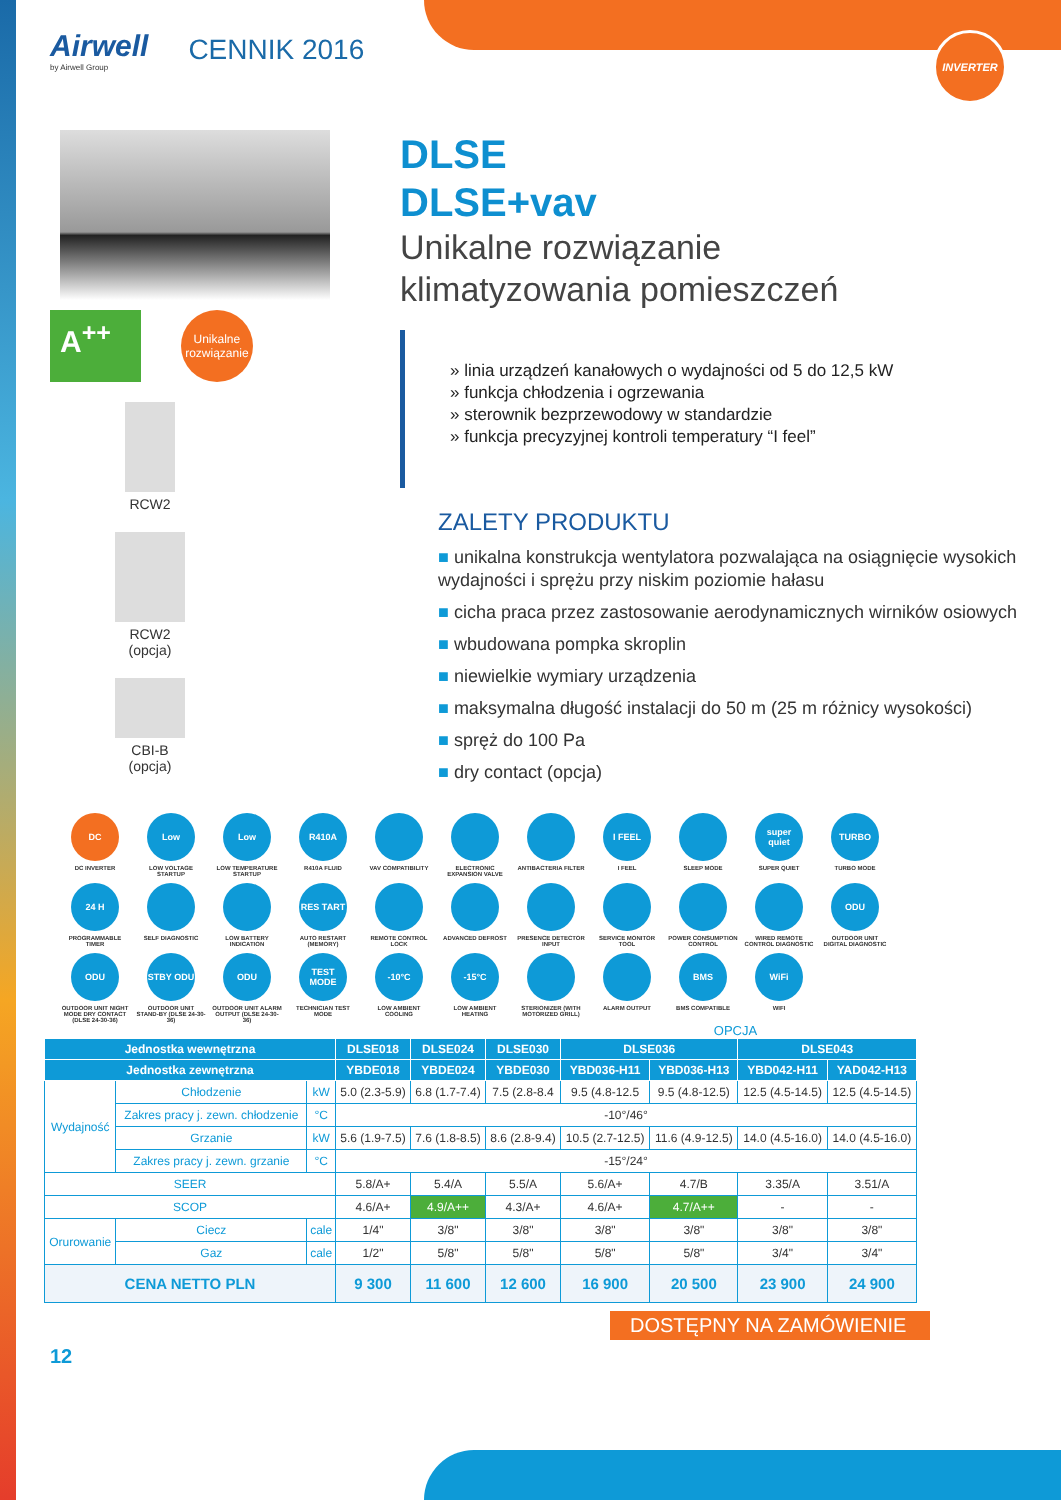INVERTER
Airwell
by Airwell Group
CENNIK 2016
A<sup>++</sup>
Unikalne rozwiązanie
RCW2
RCW2
(opcja)
CBI-B
(opcja)
DLSE
DLSE+vav
Unikalne rozwiązanie
klimatyzowania pomieszczeń
» linia urządzeń kanałowych o wydajności od 5 do 12,5 kW
» funkcja chłodzenia i ogrzewania
» sterownik bezprzewodowy w standardzie
» funkcja precyzyjnej kontroli temperatury “I feel”
ZALETY PRODUKTU
■ unikalna konstrukcja wentylatora pozwalająca na osiągnięcie wysokich wydajności i sprężu przy niskim poziomie hałasu
■ cicha praca przez zastosowanie aerodynamicznych wirników osiowych
■ wbudowana pompka skroplin
■ niewielkie wymiary urządzenia
■ maksymalna długość instalacji do 50 m (25 m różnicy wysokości)
■ spręż do 100 Pa
■ dry contact (opcja)
DC
DC INVERTER
Low
LOW VOLTAGE STARTUP
Low
LOW TEMPERATURE STARTUP
R410A
R410A FLUID
VAV COMPATIBILITY
ELECTRONIC EXPANSION VALVE
ANTIBACTERIA FILTER
I FEEL
I FEEL
SLEEP MODE
super quiet
SUPER QUIET
TURBO
TURBO MODE
24 H
PROGRAMMABLE TIMER
SELF DIAGNOSTIC
LOW BATTERY INDICATION
RES TART
AUTO RESTART (MEMORY)
REMOTE CONTROL LOCK
ADVANCED DEFROST
PRESENCE DETECTOR INPUT
SERVICE MONITOR TOOL
POWER CONSUMPTION CONTROL
WIRED REMOTE CONTROL DIAGNOSTIC
ODU
OUTDOOR UNIT DIGITAL DIAGNOSTIC
ODU
OUTDOOR UNIT NIGHT MODE DRY CONTACT (DLSE 24-30-36)
STBY ODU
OUTDOOR UNIT STAND-BY (DLSE 24-30-36)
ODU
OUTDOOR UNIT ALARM OUTPUT (DLSE 24-30-36)
TEST MODE
TECHNICIAN TEST MODE
-10°C
LOW AMBIENT COOLING
-15°C
LOW AMBIENT HEATING
STERIONIZER (WITH MOTORIZED GRILL)
ALARM OUTPUT
BMS
BMS COMPATIBLE
WiFi
WIFI
OPCJA
| Jednostka wewnętrzna | | | | DLSE018 | DLSE024 | DLSE030 | DLSE036 | | DLSE043 | |
| --- | --- | --- | --- | --- | --- | --- | --- | --- | --- | --- |
| Jednostka zewnętrzna | | | | YBDE018 | YBDE024 | YBDE030 | YBD036-H11 | YBD036-H13 | YBD042-H11 | YAD042-H13 |
| Wydajność | Chłodzenie | | kW | 5.0 (2.3-5.9) | 6.8 (1.7-7.4) | 7.5 (2.8-8.4 | 9.5 (4.8-12.5 | 9.5 (4.8-12.5) | 12.5 (4.5-14.5) | 12.5 (4.5-14.5) |
| | Zakres pracy j. zewn. chłodzenie | | °C | -10°/46° | | | | | | |
| | Grzanie | | kW | 5.6 (1.9-7.5) | 7.6 (1.8-8.5) | 8.6 (2.8-9.4) | 10.5 (2.7-12.5) | 11.6 (4.9-12.5) | 14.0 (4.5-16.0) | 14.0 (4.5-16.0) |
| | Zakres pracy j. zewn. grzanie | | °C | -15°/24° | | | | | | |
| SEER | | | | 5.8/A+ | 5.4/A | 5.5/A | 5.6/A+ | 4.7/B | 3.35/A | 3.51/A |
| SCOP | | | | 4.6/A+ | 4.9/A++ | 4.3/A+ | 4.6/A+ | 4.7/A++ | - | - |
| Orurowanie | Ciecz | cale | | 1/4" | 3/8" | 3/8" | 3/8" | 3/8" | 3/8" | 3/8" |
| | Gaz | cale | | 1/2" | 5/8" | 5/8" | 5/8" | 5/8" | 3/4" | 3/4" |
| CENA NETTO PLN | | | | 9 300 | 11 600 | 12 600 | 16 900 | 20 500 | 23 900 | 24 900 |
DOSTĘPNY NA ZAMÓWIENIE
12